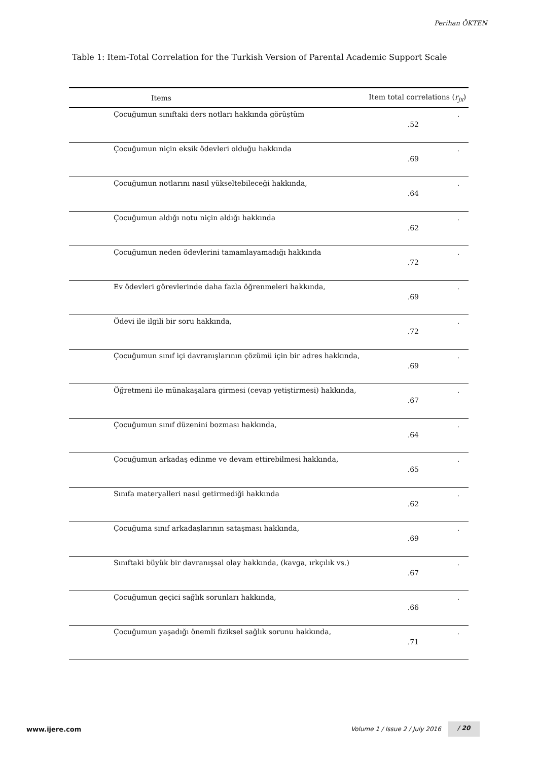Perihan ÖKTEN
Table 1: Item-Total Correlation for the Turkish Version of Parental Academic Support Scale
| Items | Item total correlations ( r<sub>jx</sub> ) | |
| --- | --- | --- |
| Çocuğumun sınıftaki ders notları hakkında görüştüm | .52 | . |
| Çocuğumun niçin eksik ödevleri olduğu hakkında | .69 | . |
| Çocuğumun notlarını nasıl yükseltebileceği hakkında, | .64 | . |
| Çocuğumun aldığı notu niçin aldığı hakkında | .62 | . |
| Çocuğumun neden ödevlerini tamamlayamadığı hakkında | .72 | . |
| Ev ödevleri görevlerinde daha fazla öğrenmeleri hakkında, | .69 | . |
| Ödevi ile ilgili bir soru hakkında, | .72 | . |
| Çocuğumun sınıf içi davranışlarının çözümü için bir adres hakkında, | .69 | . |
| Öğretmeni ile münakaşalara girmesi (cevap yetiştirmesi) hakkında, | .67 | . |
| Çocuğumun sınıf düzenini bozması hakkında, | .64 | . |
| Çocuğumun arkadaş edinme ve devam ettirebilmesi hakkında, | .65 | . |
| Sınıfa materyalleri nasıl getirmediği hakkında | .62 | . |
| Çocuğuma sınıf arkadaşlarının sataşması hakkında, | .69 | . |
| Sınıftaki büyük bir davranışsal olay hakkında, (kavga, ırkçılık vs.) | .67 | . |
| Çocuğumun geçici sağlık sorunları hakkında, | .66 | . |
| Çocuğumun yaşadığı önemli fiziksel sağlık sorunu hakkında, | .71 | . |
www.ijere.com Volume 1 / Issue 2 / July 2016
/ 20